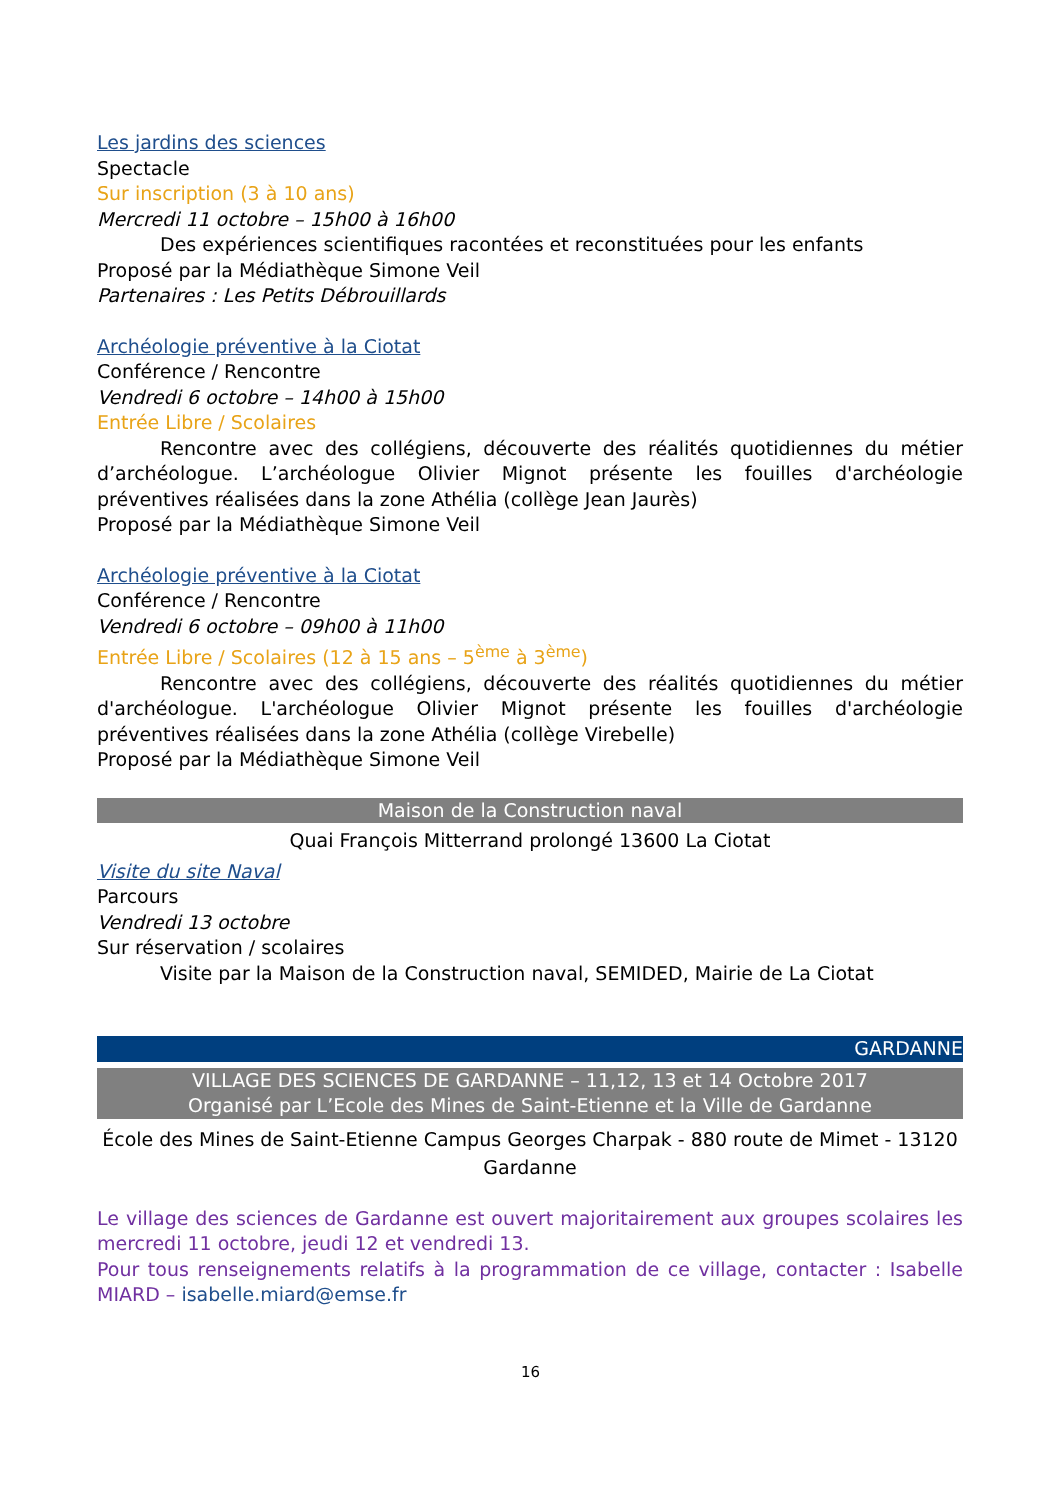Les jardins des sciences
Spectacle
Sur inscription (3 à 10 ans)
Mercredi 11 octobre – 15h00 à 16h00
Des expériences scientifiques racontées et reconstituées pour les enfants
Proposé par la Médiathèque Simone Veil
Partenaires : Les Petits Débrouillards
Archéologie préventive à la Ciotat
Conférence / Rencontre
Vendredi 6 octobre – 14h00 à 15h00
Entrée Libre / Scolaires
Rencontre avec des collégiens, découverte des réalités quotidiennes du métier d’archéologue. L’archéologue Olivier Mignot présente les fouilles d'archéologie préventives réalisées dans la zone Athélia (collège Jean Jaurès)
Proposé par la Médiathèque Simone Veil
Archéologie préventive à la Ciotat
Conférence / Rencontre
Vendredi 6 octobre – 09h00 à 11h00
Entrée Libre / Scolaires (12 à 15 ans – 5<sup>ème</sup> à 3<sup>ème</sup>)
Rencontre avec des collégiens, découverte des réalités quotidiennes du métier d'archéologue. L'archéologue Olivier Mignot présente les fouilles d'archéologie préventives réalisées dans la zone Athélia (collège Virebelle)
Proposé par la Médiathèque Simone Veil
Maison de la Construction naval
Quai François Mitterrand prolongé 13600 La Ciotat
Visite du site Naval
Parcours
Vendredi 13 octobre
Sur réservation / scolaires
Visite par la Maison de la Construction naval, SEMIDED, Mairie de La Ciotat
GARDANNE
VILLAGE DES SCIENCES DE GARDANNE – 11,12, 13 et 14 Octobre 2017
Organisé par L’Ecole des Mines de Saint-Etienne et la Ville de Gardanne
École des Mines de Saint-Etienne Campus Georges Charpak - 880 route de Mimet - 13120 Gardanne
Le village des sciences de Gardanne est ouvert majoritairement aux groupes scolaires les mercredi 11 octobre, jeudi 12 et vendredi 13.
Pour tous renseignements relatifs à la programmation de ce village, contacter : Isabelle MIARD – isabelle.miard@emse.fr
16